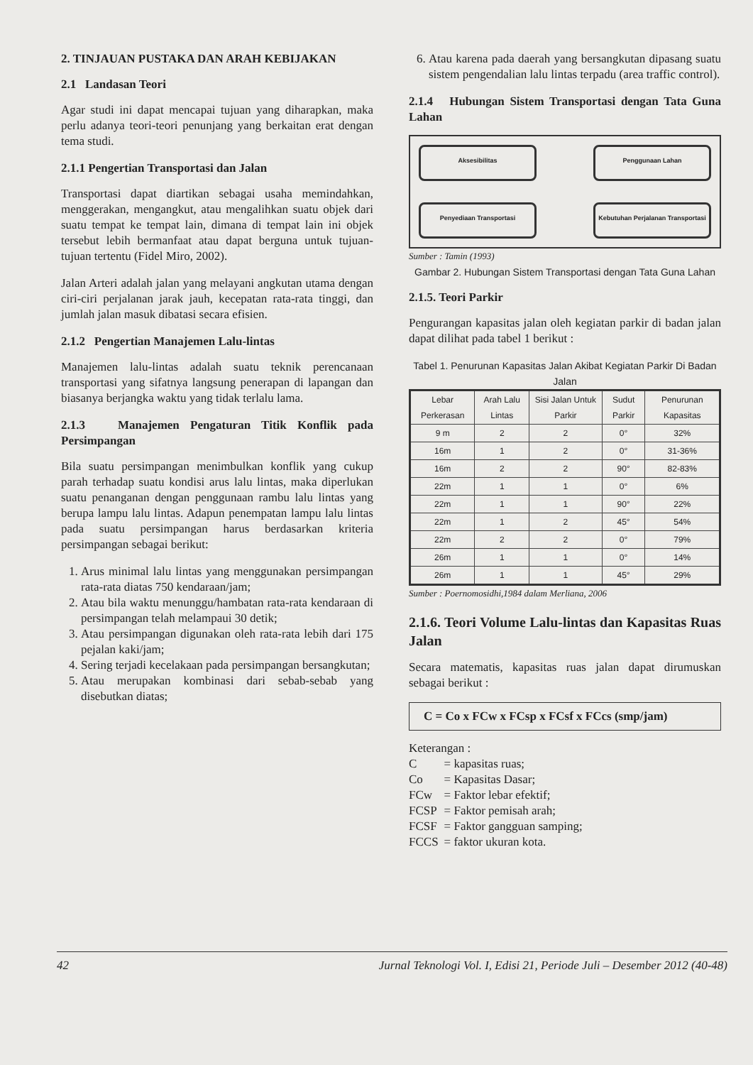2. TINJAUAN PUSTAKA DAN ARAH KEBIJAKAN
2.1 Landasan Teori
Agar studi ini dapat mencapai tujuan yang diharapkan, maka perlu adanya teori-teori penunjang yang berkaitan erat dengan tema studi.
2.1.1 Pengertian Transportasi dan Jalan
Transportasi dapat diartikan sebagai usaha memindahkan, menggerakan, mengangkut, atau mengalihkan suatu objek dari suatu tempat ke tempat lain, dimana di tempat lain ini objek tersebut lebih bermanfaat atau dapat berguna untuk tujuan-tujuan tertentu (Fidel Miro, 2002).
Jalan Arteri adalah jalan yang melayani angkutan utama dengan ciri-ciri perjalanan jarak jauh, kecepatan rata-rata tinggi, dan jumlah jalan masuk dibatasi secara efisien.
2.1.2 Pengertian Manajemen Lalu-lintas
Manajemen lalu-lintas adalah suatu teknik perencanaan transportasi yang sifatnya langsung penerapan di lapangan dan biasanya berjangka waktu yang tidak terlalu lama.
2.1.3 Manajemen Pengaturan Titik Konflik pada Persimpangan
Bila suatu persimpangan menimbulkan konflik yang cukup parah terhadap suatu kondisi arus lalu lintas, maka diperlukan suatu penanganan dengan penggunaan rambu lalu lintas yang berupa lampu lalu lintas. Adapun penempatan lampu lalu lintas pada suatu persimpangan harus berdasarkan kriteria persimpangan sebagai berikut:
1. Arus minimal lalu lintas yang menggunakan persimpangan rata-rata diatas 750 kendaraan/jam;
2. Atau bila waktu menunggu/hambatan rata-rata kendaraan di persimpangan telah melampaui 30 detik;
3. Atau persimpangan digunakan oleh rata-rata lebih dari 175 pejalan kaki/jam;
4. Sering terjadi kecelakaan pada persimpangan bersangkutan;
5. Atau merupakan kombinasi dari sebab-sebab yang disebutkan diatas;
6. Atau karena pada daerah yang bersangkutan dipasang suatu sistem pengendalian lalu lintas terpadu (area traffic control).
2.1.4 Hubungan Sistem Transportasi dengan Tata Guna Lahan
Aksesibilitas
Penggunaan Lahan
Penyediaan Transportasi
Kebutuhan Perjalanan Transportasi
Sumber : Tamin (1993)
Gambar 2. Hubungan Sistem Transportasi dengan Tata Guna Lahan
2.1.5. Teori Parkir
Pengurangan kapasitas jalan oleh kegiatan parkir di badan jalan dapat dilihat pada tabel 1 berikut :
Tabel 1. Penurunan Kapasitas Jalan Akibat Kegiatan Parkir Di Badan Jalan
| Lebar Perkerasan | Arah Lalu Lintas | Sisi Jalan Untuk Parkir | Sudut Parkir | Penurunan Kapasitas |
| --- | --- | --- | --- | --- |
| 9 m | 2 | 2 | 0° | 32% |
| 16m | 1 | 2 | 0° | 31-36% |
| 16m | 2 | 2 | 90° | 82-83% |
| 22m | 1 | 1 | 0° | 6% |
| 22m | 1 | 1 | 90° | 22% |
| 22m | 1 | 2 | 45° | 54% |
| 22m | 2 | 2 | 0° | 79% |
| 26m | 1 | 1 | 0° | 14% |
| 26m | 1 | 1 | 45° | 29% |
Sumber : Poernomosidhi,1984 dalam Merliana, 2006
2.1.6. Teori Volume Lalu-lintas dan Kapasitas Ruas Jalan
Secara matematis, kapasitas ruas jalan dapat dirumuskan sebagai berikut :
C = Co x FCw x FCsp x FCsf x FCcs (smp/jam)
Keterangan :
| C | = kapasitas ruas; |
| Co | = Kapasitas Dasar; |
| FCw | = Faktor lebar efektif; |
| FCSP | = Faktor pemisah arah; |
| FCSF | = Faktor gangguan samping; |
| FCCS | = faktor ukuran kota. |
42 Jurnal Teknologi Vol. I, Edisi 21, Periode Juli – Desember 2012 (40-48)